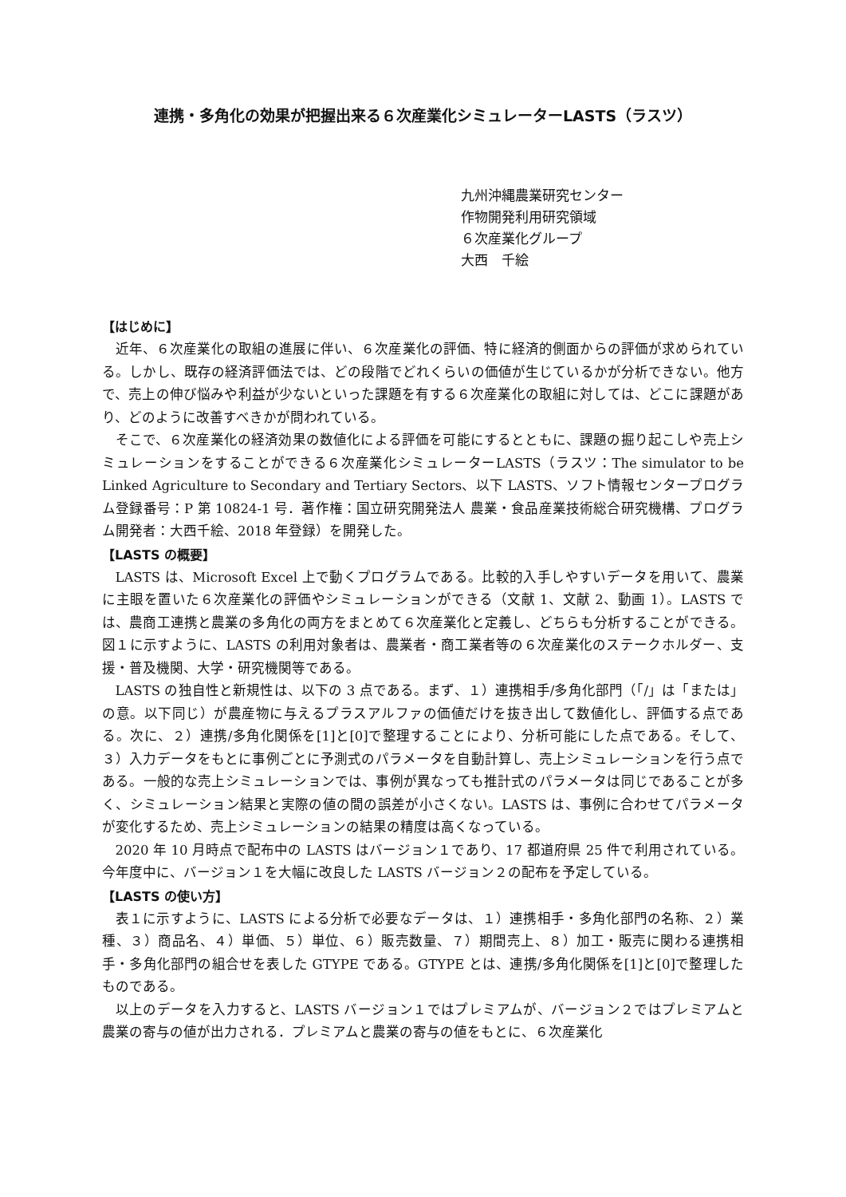連携・多角化の効果が把握出来る６次産業化シミュレーターLASTS（ラスツ）
九州沖縄農業研究センター
作物開発利用研究領域
６次産業化グループ
大西　千絵
【はじめに】
近年、６次産業化の取組の進展に伴い、６次産業化の評価、特に経済的側面からの評価が求められている。しかし、既存の経済評価法では、どの段階でどれくらいの価値が生じているかが分析できない。他方で、売上の伸び悩みや利益が少ないといった課題を有する６次産業化の取組に対しては、どこに課題があり、どのように改善すべきかが問われている。
そこで、６次産業化の経済効果の数値化による評価を可能にするとともに、課題の掘り起こしや売上シミュレーションをすることができる６次産業化シミュレーターLASTS（ラスツ：The simulator to be Linked Agriculture to Secondary and Tertiary Sectors、以下 LASTS、ソフト情報センタープログラム登録番号：P 第 10824-1 号．著作権：国立研究開発法人 農業・食品産業技術総合研究機構、プログラム開発者：大西千絵、2018 年登録）を開発した。
【LASTS の概要】
LASTS は、Microsoft Excel 上で動くプログラムである。比較的入手しやすいデータを用いて、農業に主眼を置いた６次産業化の評価やシミュレーションができる（文献 1、文献 2、動画 1）。LASTS では、農商工連携と農業の多角化の両方をまとめて６次産業化と定義し、どちらも分析することができる。図１に示すように、LASTS の利用対象者は、農業者・商工業者等の６次産業化のステークホルダー、支援・普及機関、大学・研究機関等である。
LASTS の独自性と新規性は、以下の 3 点である。まず、１）連携相手/多角化部門（「/」は「または」の意。以下同じ）が農産物に与えるプラスアルファの価値だけを抜き出して数値化し、評価する点である。次に、２）連携/多角化関係を[1]と[0]で整理することにより、分析可能にした点である。そして、３）入力データをもとに事例ごとに予測式のパラメータを自動計算し、売上シミュレーションを行う点である。一般的な売上シミュレーションでは、事例が異なっても推計式のパラメータは同じであることが多く、シミュレーション結果と実際の値の間の誤差が小さくない。LASTS は、事例に合わせてパラメータが変化するため、売上シミュレーションの結果の精度は高くなっている。
2020 年 10 月時点で配布中の LASTS はバージョン１であり、17 都道府県 25 件で利用されている。今年度中に、バージョン１を大幅に改良した LASTS バージョン２の配布を予定している。
【LASTS の使い方】
表１に示すように、LASTS による分析で必要なデータは、１）連携相手・多角化部門の名称、２）業種、３）商品名、４）単価、５）単位、６）販売数量、７）期間売上、８）加工・販売に関わる連携相手・多角化部門の組合せを表した GTYPE である。GTYPE とは、連携/多角化関係を[1]と[0]で整理したものである。
以上のデータを入力すると、LASTS バージョン１ではプレミアムが、バージョン２ではプレミアムと農業の寄与の値が出力される．プレミアムと農業の寄与の値をもとに、６次産業化